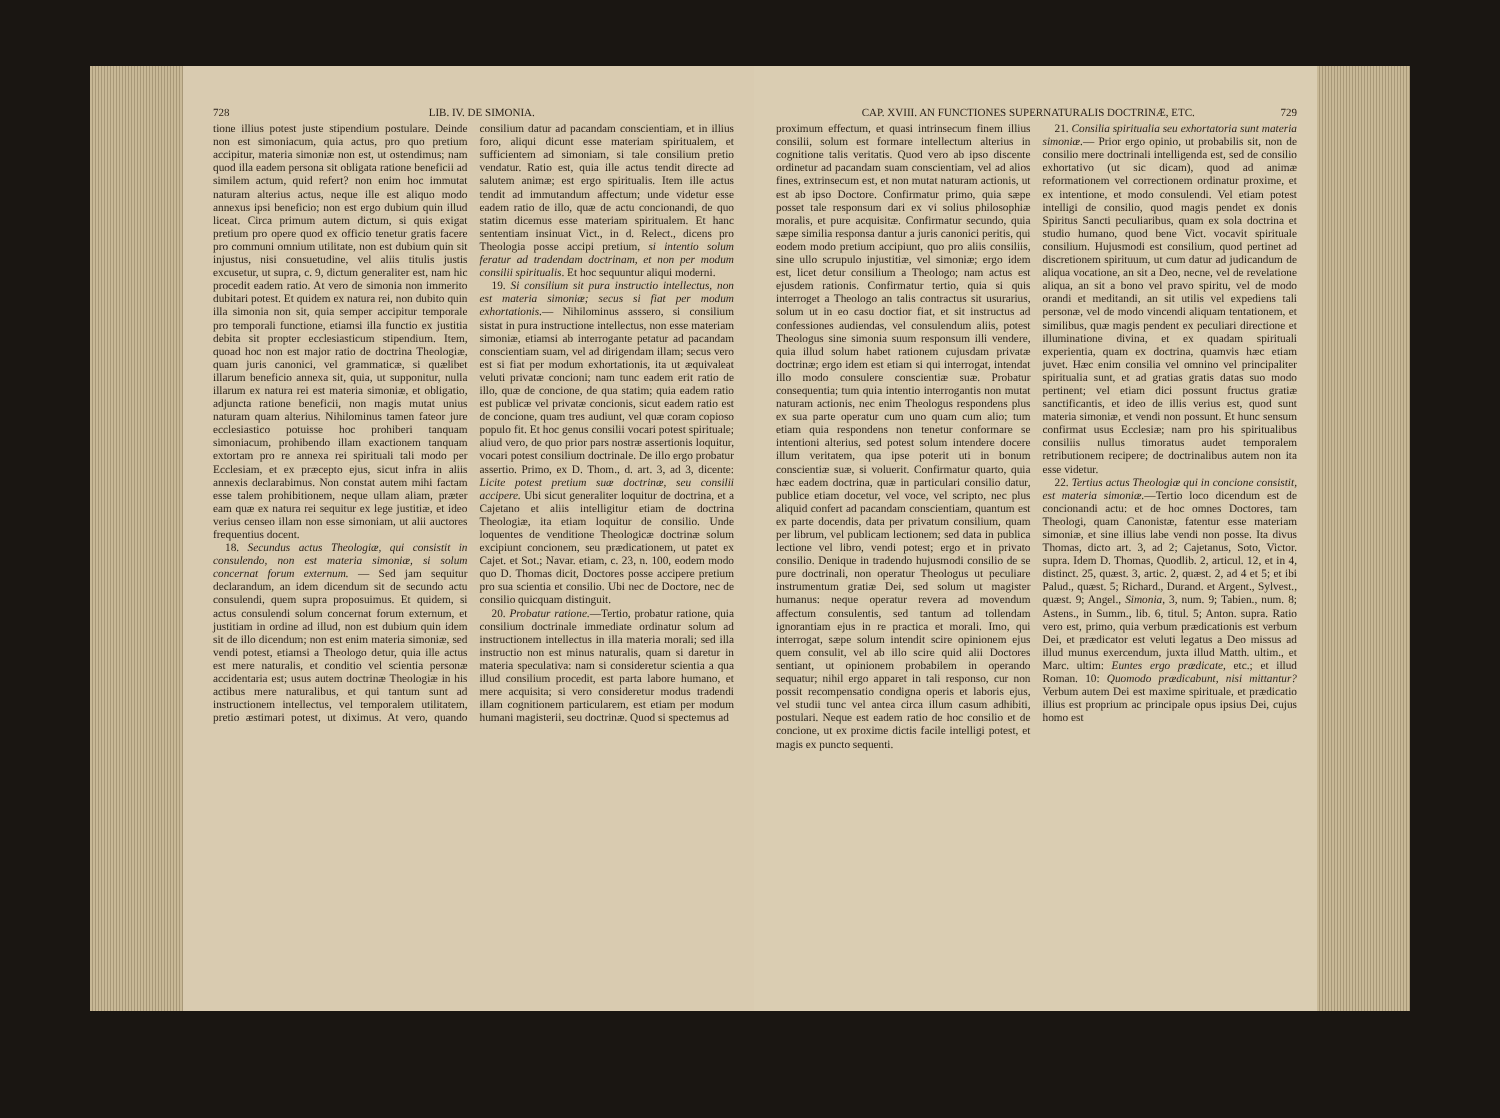728 LIB. IV. DE SIMONIA.
tione illius potest juste stipendium postulare. Deinde non est simoniacum, quia actus, pro quo pretium accipitur, materia simoniæ non est, ut ostendimus; nam quod illa eadem persona sit obligata ratione beneficii ad similem actum, quid refert? non enim hoc immutat naturam alterius actus, neque ille est aliquo modo annexus ipsi beneficio; non est ergo dubium quin illud liceat. Circa primum autem dictum, si quis exigat pretium pro opere quod ex officio tenetur gratis facere pro communi omnium utilitate, non est dubium quin sit injustus, nisi consuetudine, vel aliis titulis justis excusetur, ut supra, c. 9, dictum generaliter est, nam hic procedit eadem ratio. At vero de simonia non immerito dubitari potest. Et quidem ex natura rei, non dubito quin illa simonia non sit, quia semper accipitur temporale pro temporali functione, etiamsi illa functio ex justitia debita sit propter ecclesiasticum stipendium. Item, quoad hoc non est major ratio de doctrina Theologiæ, quam juris canonici, vel grammaticæ, si quælibet illarum beneficio annexa sit, quia, ut supponitur, nulla illarum ex natura rei est materia simoniæ, et obligatio, adjuncta ratione beneficii, non magis mutat unius naturam quam alterius. Nihilominus tamen fateor jure ecclesiastico potuisse hoc prohiberi tanquam simoniacum, prohibendo illam exactionem tanquam extortam pro re annexa rei spirituali tali modo per Ecclesiam, et ex præcepto ejus, sicut infra in aliis annexis declarabimus. Non constat autem mihi factam esse talem prohibitionem, neque ullam aliam, præter eam quæ ex natura rei sequitur ex lege justitiæ, et ideo verius censeo illam non esse simoniam, ut alii auctores frequentius docent.
18. Secundus actus Theologiæ, qui consistit in consulendo, non est materia simoniæ, si solum concernat forum externum. — Sed jam sequitur declarandum, an idem dicendum sit de secundo actu consulendi, quem supra proposuimus. Et quidem, si actus consulendi solum concernat forum externum, et justitiam in ordine ad illud, non est dubium quin idem sit de illo dicendum; non est enim materia simoniæ, sed vendi potest, etiamsi a Theologo detur, quia ille actus est mere naturalis, et conditio vel scientia personæ accidentaria est; usus autem doctrinæ Theologiæ in his actibus mere naturalibus, et qui tantum sunt ad instructionem intellectus, vel temporalem utilitatem, pretio æstimari potest, ut diximus. At vero, quando consilium datur ad pacandam conscientiam, et in illius foro, aliqui dicunt esse materiam spiritualem, et sufficientem ad simoniam, si tale consilium pretio vendatur. Ratio est, quia ille actus tendit directe ad salutem animæ; est ergo spiritualis. Item ille actus tendit ad immutandum affectum; unde videtur esse eadem ratio de illo, quæ de actu concionandi, de quo statim dicemus esse materiam spiritualem. Et hanc sententiam insinuat Vict., in d. Relect., dicens pro Theologia posse accipi pretium, si intentio solum feratur ad tradendam doctrinam, et non per modum consilii spiritualis. Et hoc sequuntur aliqui moderni.
19. Si consilium sit pura instructio intellectus, non est materia simoniæ; secus si fiat per modum exhortationis.— Nihilominus asssero, si consilium sistat in pura instructione intellectus, non esse materiam simoniæ, etiamsi ab interrogante petatur ad pacandam conscientiam suam, vel ad dirigendam illam; secus vero est si fiat per modum exhortationis, ita ut æquivaleat veluti privatæ concioni; nam tunc eadem erit ratio de illo, quæ de concione, de qua statim; quia eadem ratio est publicæ vel privatæ concionis, sicut eadem ratio est de concione, quam tres audiunt, vel quæ coram copioso populo fit. Et hoc genus consilii vocari potest spirituale; aliud vero, de quo prior pars nostræ assertionis loquitur, vocari potest consilium doctrinale. De illo ergo probatur assertio. Primo, ex D. Thom., d. art. 3, ad 3, dicente: Licite potest pretium suæ doctrinæ, seu consilii accipere. Ubi sicut generaliter loquitur de doctrina, et a Cajetano et aliis intelligitur etiam de doctrina Theologiæ, ita etiam loquitur de consilio. Unde loquentes de venditione Theologicæ doctrinæ solum excipiunt concionem, seu prædicationem, ut patet ex Cajet. et Sot.; Navar. etiam, c. 23, n. 100, eodem modo quo D. Thomas dicit, Doctores posse accipere pretium pro sua scientia et consilio. Ubi nec de Doctore, nec de consilio quicquam distinguit.
20. Probatur ratione.—Tertio, probatur ratione, quia consilium doctrinale immediate ordinatur solum ad instructionem intellectus in illa materia morali; sed illa instructio non est minus naturalis, quam si daretur in materia speculativa: nam si consideretur scientia a qua illud consilium procedit, est parta labore humano, et mere acquisita; si vero consideretur modus tradendi illam cognitionem particularem, est etiam per modum humani magisterii, seu doctrinæ. Quod si spectemus ad
CAP. XVIII. AN FUNCTIONES SUPERNATURALIS DOCTRINÆ, ETC. 729
proximum effectum, et quasi intrinsecum finem illius consilii, solum est formare intellectum alterius in cognitione talis veritatis. Quod vero ab ipso discente ordinetur ad pacandam suam conscientiam, vel ad alios fines, extrinsecum est, et non mutat naturam actionis, ut est ab ipso Doctore. Confirmatur primo, quia sæpe posset tale responsum dari ex vi solius philosophiæ moralis, et pure acquisitæ. Confirmatur secundo, quia sæpe similia responsa dantur a juris canonici peritis, qui eodem modo pretium accipiunt, quo pro aliis consiliis, sine ullo scrupulo injustitiæ, vel simoniæ; ergo idem est, licet detur consilium a Theologo; nam actus est ejusdem rationis. Confirmatur tertio, quia si quis interroget a Theologo an talis contractus sit usurarius, solum ut in eo casu doctior fiat, et sit instructus ad confessiones audiendas, vel consulendum aliis, potest Theologus sine simonia suum responsum illi vendere, quia illud solum habet rationem cujusdam privatæ doctrinæ; ergo idem est etiam si qui interrogat, intendat illo modo consulere conscientiæ suæ. Probatur consequentia; tum quia intentio interrogantis non mutat naturam actionis, nec enim Theologus respondens plus ex sua parte operatur cum uno quam cum alio; tum etiam quia respondens non tenetur conformare se intentioni alterius, sed potest solum intendere docere illum veritatem, qua ipse poterit uti in bonum conscientiæ suæ, si voluerit. Confirmatur quarto, quia hæc eadem doctrina, quæ in particulari consilio datur, publice etiam docetur, vel voce, vel scripto, nec plus aliquid confert ad pacandam conscientiam, quantum est ex parte docendis, data per privatum consilium, quam per librum, vel publicam lectionem; sed data in publica lectione vel libro, vendi potest; ergo et in privato consilio. Denique in tradendo hujusmodi consilio de se pure doctrinali, non operatur Theologus ut peculiare instrumentum gratiæ Dei, sed solum ut magister humanus: neque operatur revera ad movendum affectum consulentis, sed tantum ad tollendam ignorantiam ejus in re practica et morali. Imo, qui interrogat, sæpe solum intendit scire opinionem ejus quem consulit, vel ab illo scire quid alii Doctores sentiant, ut opinionem probabilem in operando sequatur; nihil ergo apparet in tali responso, cur non possit recompensatio condigna operis et laboris ejus, vel studii tunc vel antea circa illum casum adhibiti, postulari. Neque est eadem ratio de hoc consilio et de concione, ut ex proxime dictis facile intelligi potest, et magis ex puncto sequenti.
21. Consilia spiritualia seu exhortatoria sunt materia simoniæ.— Prior ergo opinio, ut probabilis sit, non de consilio mere doctrinali intelligenda est, sed de consilio exhortativo (ut sic dicam), quod ad animæ reformationem vel correctionem ordinatur proxime, et ex intentione, et modo consulendi. Vel etiam potest intelligi de consilio, quod magis pendet ex donis Spiritus Sancti peculiaribus, quam ex sola doctrina et studio humano, quod bene Vict. vocavit spirituale consilium. Hujusmodi est consilium, quod pertinet ad discretionem spirituum, ut cum datur ad judicandum de aliqua vocatione, an sit a Deo, necne, vel de revelatione aliqua, an sit a bono vel pravo spiritu, vel de modo orandi et meditandi, an sit utilis vel expediens tali personæ, vel de modo vincendi aliquam tentationem, et similibus, quæ magis pendent ex peculiari directione et illuminatione divina, et ex quadam spirituali experientia, quam ex doctrina, quamvis hæc etiam juvet. Hæc enim consilia vel omnino vel principaliter spiritualia sunt, et ad gratias gratis datas suo modo pertinent; vel etiam dici possunt fructus gratiæ sanctificantis, et ideo de illis verius est, quod sunt materia simoniæ, et vendi non possunt. Et hunc sensum confirmat usus Ecclesiæ; nam pro his spiritualibus consiliis nullus timoratus audet temporalem retributionem recipere; de doctrinalibus autem non ita esse videtur.
22. Tertius actus Theologiæ qui in concione consistit, est materia simoniæ.—Tertio loco dicendum est de concionandi actu: et de hoc omnes Doctores, tam Theologi, quam Canonistæ, fatentur esse materiam simoniæ, et sine illius labe vendi non posse. Ita divus Thomas, dicto art. 3, ad 2; Cajetanus, Soto, Victor. supra. Idem D. Thomas, Quodlib. 2, articul. 12, et in 4, distinct. 25, quæst. 3, artic. 2, quæst. 2, ad 4 et 5; et ibi Palud., quæst. 5; Richard., Durand. et Argent., Sylvest., quæst. 9; Angel., Simonia, 3, num. 9; Tabien., num. 8; Astens., in Summ., lib. 6, titul. 5; Anton. supra. Ratio vero est, primo, quia verbum prædicationis est verbum Dei, et prædicator est veluti legatus a Deo missus ad illud munus exercendum, juxta illud Matth. ultim., et Marc. ultim: Euntes ergo prædicate, etc.; et illud Roman. 10: Quomodo prædicabunt, nisi mittantur? Verbum autem Dei est maxime spirituale, et prædicatio illius est proprium ac principale opus ipsius Dei, cujus homo est